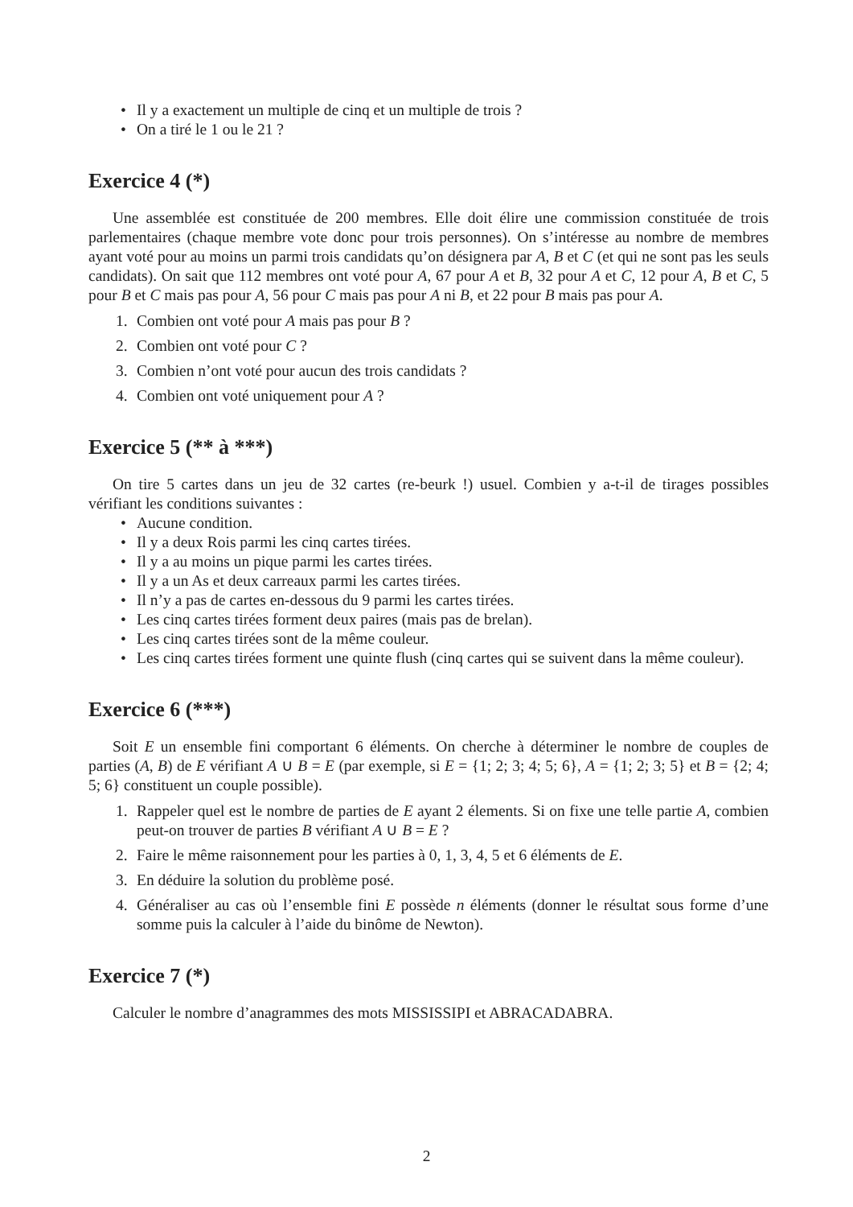Il y a exactement un multiple de cinq et un multiple de trois ?
On a tiré le 1 ou le 21 ?
Exercice 4 (*)
Une assemblée est constituée de 200 membres. Elle doit élire une commission constituée de trois parlementaires (chaque membre vote donc pour trois personnes). On s’intéresse au nombre de membres ayant voté pour au moins un parmi trois candidats qu’on désignera par A, B et C (et qui ne sont pas les seuls candidats). On sait que 112 membres ont voté pour A, 67 pour A et B, 32 pour A et C, 12 pour A, B et C, 5 pour B et C mais pas pour A, 56 pour C mais pas pour A ni B, et 22 pour B mais pas pour A.
1. Combien ont voté pour A mais pas pour B ?
2. Combien ont voté pour C ?
3. Combien n’ont voté pour aucun des trois candidats ?
4. Combien ont voté uniquement pour A ?
Exercice 5 (** à ***)
On tire 5 cartes dans un jeu de 32 cartes (re-beurk !) usuel. Combien y a-t-il de tirages possibles vérifiant les conditions suivantes :
Aucune condition.
Il y a deux Rois parmi les cinq cartes tirées.
Il y a au moins un pique parmi les cartes tirées.
Il y a un As et deux carreaux parmi les cartes tirées.
Il n’y a pas de cartes en-dessous du 9 parmi les cartes tirées.
Les cinq cartes tirées forment deux paires (mais pas de brelan).
Les cinq cartes tirées sont de la même couleur.
Les cinq cartes tirées forment une quinte flush (cinq cartes qui se suivent dans la même couleur).
Exercice 6 (***)
Soit E un ensemble fini comportant 6 éléments. On cherche à déterminer le nombre de couples de parties (A, B) de E vérifiant A ∪ B = E (par exemple, si E = {1; 2; 3; 4; 5; 6}, A = {1; 2; 3; 5} et B = {2; 4; 5; 6} constituent un couple possible).
1. Rappeler quel est le nombre de parties de E ayant 2 élements. Si on fixe une telle partie A, combien peut-on trouver de parties B vérifiant A ∪ B = E ?
2. Faire le même raisonnement pour les parties à 0, 1, 3, 4, 5 et 6 éléments de E.
3. En déduire la solution du problème posé.
4. Généraliser au cas où l’ensemble fini E possède n éléments (donner le résultat sous forme d’une somme puis la calculer à l’aide du binôme de Newton).
Exercice 7 (*)
Calculer le nombre d’anagrammes des mots MISSISSIPI et ABRACADABRA.
2